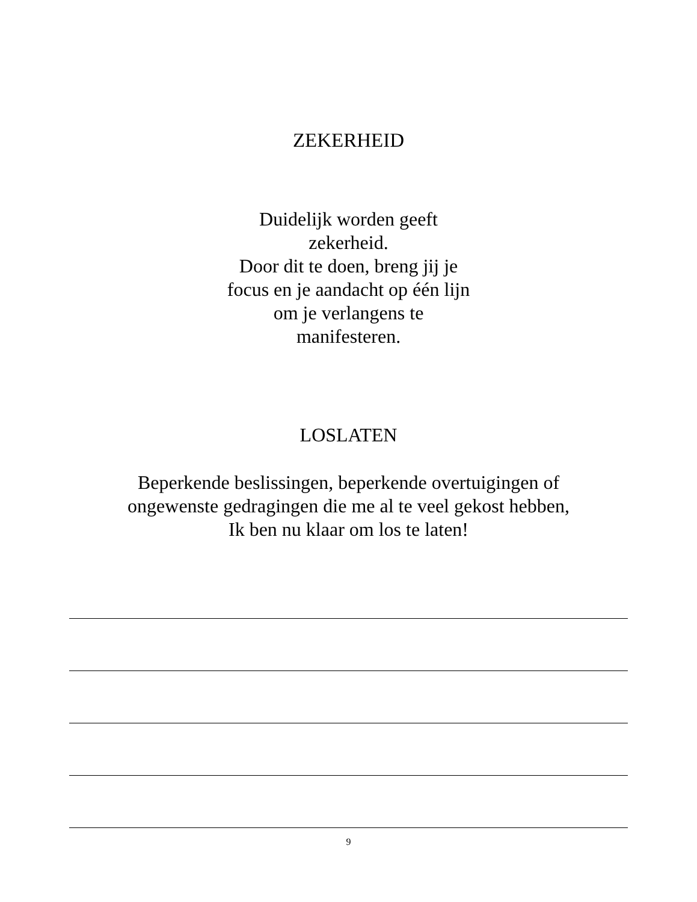ZEKERHEID
Duidelijk worden geeft
zekerheid.
Door dit te doen, breng jij je
focus en je aandacht op één lijn
om je verlangens te
manifesteren.
LOSLATEN
Beperkende beslissingen, beperkende overtuigingen of
ongewenste gedragingen die me al te veel gekost hebben,
Ik ben nu klaar om los te laten!
9